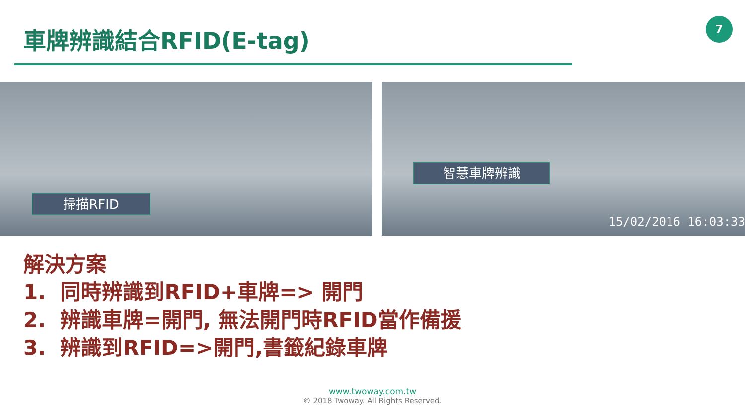車牌辨識結合RFID(E-tag) 7
掃描RFID
智慧車牌辨識
15/02/2016 16:03:33
解決方案
1. 同時辨識到RFID+車牌=> 開門
2. 辨識車牌=開門, 無法開門時RFID當作備援
3. 辨識到RFID=>開門,書籤紀錄車牌
www.twoway.com.tw
© 2018 Twoway. All Rights Reserved.